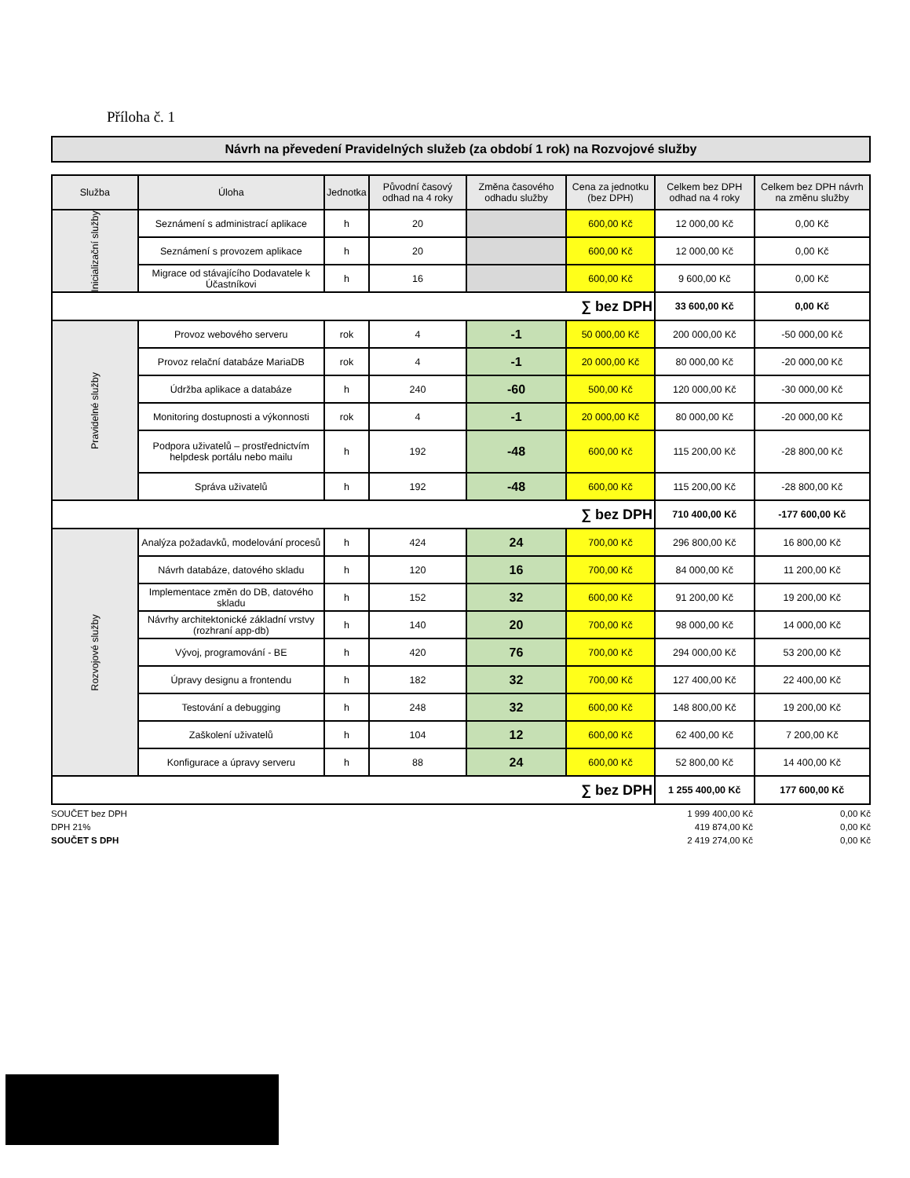Příloha č. 1
Návrh na převedení Pravidelných služeb (za období 1 rok) na Rozvojové služby
| Služba | Úloha | Jednotka | Původní časový odhad na 4 roky | Změna časového odhadu služby | Cena za jednotku (bez DPH) | Celkem bez DPH odhad na 4 roky | Celkem bez DPH návrh na změnu služby |
| --- | --- | --- | --- | --- | --- | --- | --- |
| Inicializační služby | Seznámení s administrací aplikace | h | 20 | | 600,00 Kč | 12 000,00 Kč | 0,00 Kč |
| | Seznámení s provozem aplikace | h | 20 | | 600,00 Kč | 12 000,00 Kč | 0,00 Kč |
| | Migrace od stávajícího Dodavatele k Účastníkovi | h | 16 | | 600,00 Kč | 9 600,00 Kč | 0,00 Kč |
| ∑ bez DPH | | | | | | 33 600,00 Kč | 0,00 Kč |
| Pravidelné služby | Provoz webového serveru | rok | 4 | -1 | 50 000,00 Kč | 200 000,00 Kč | -50 000,00 Kč |
| | Provoz relační databáze MariaDB | rok | 4 | -1 | 20 000,00 Kč | 80 000,00 Kč | -20 000,00 Kč |
| | Údržba aplikace a databáze | h | 240 | -60 | 500,00 Kč | 120 000,00 Kč | -30 000,00 Kč |
| | Monitoring dostupnosti a výkonnosti | rok | 4 | -1 | 20 000,00 Kč | 80 000,00 Kč | -20 000,00 Kč |
| | Podpora uživatelů – prostřednictvím helpdesk portálu nebo mailu | h | 192 | -48 | 600,00 Kč | 115 200,00 Kč | -28 800,00 Kč |
| | Správa uživatelů | h | 192 | -48 | 600,00 Kč | 115 200,00 Kč | -28 800,00 Kč |
| ∑ bez DPH | | | | | | 710 400,00 Kč | -177 600,00 Kč |
| Rozvojové služby | Analýza požadavků, modelování procesů | h | 424 | 24 | 700,00 Kč | 296 800,00 Kč | 16 800,00 Kč |
| | Návrh databáze, datového skladu | h | 120 | 16 | 700,00 Kč | 84 000,00 Kč | 11 200,00 Kč |
| | Implementace změn do DB, datového skladu | h | 152 | 32 | 600,00 Kč | 91 200,00 Kč | 19 200,00 Kč |
| | Návrhy architektonické základní vrstvy (rozhraní app-db) | h | 140 | 20 | 700,00 Kč | 98 000,00 Kč | 14 000,00 Kč |
| | Vývoj, programování - BE | h | 420 | 76 | 700,00 Kč | 294 000,00 Kč | 53 200,00 Kč |
| | Úpravy designu a frontendu | h | 182 | 32 | 700,00 Kč | 127 400,00 Kč | 22 400,00 Kč |
| | Testování a debugging | h | 248 | 32 | 600,00 Kč | 148 800,00 Kč | 19 200,00 Kč |
| | Zaškolení uživatelů | h | 104 | 12 | 600,00 Kč | 62 400,00 Kč | 7 200,00 Kč |
| | Konfigurace a úpravy serveru | h | 88 | 24 | 600,00 Kč | 52 800,00 Kč | 14 400,00 Kč |
| ∑ bez DPH | | | | | | 1 255 400,00 Kč | 177 600,00 Kč |
| SOUČET bez DPH | 1 999 400,00 Kč | 0,00 Kč |
| DPH 21% | 419 874,00 Kč | 0,00 Kč |
| SOUČET S DPH | 2 419 274,00 Kč | 0,00 Kč |